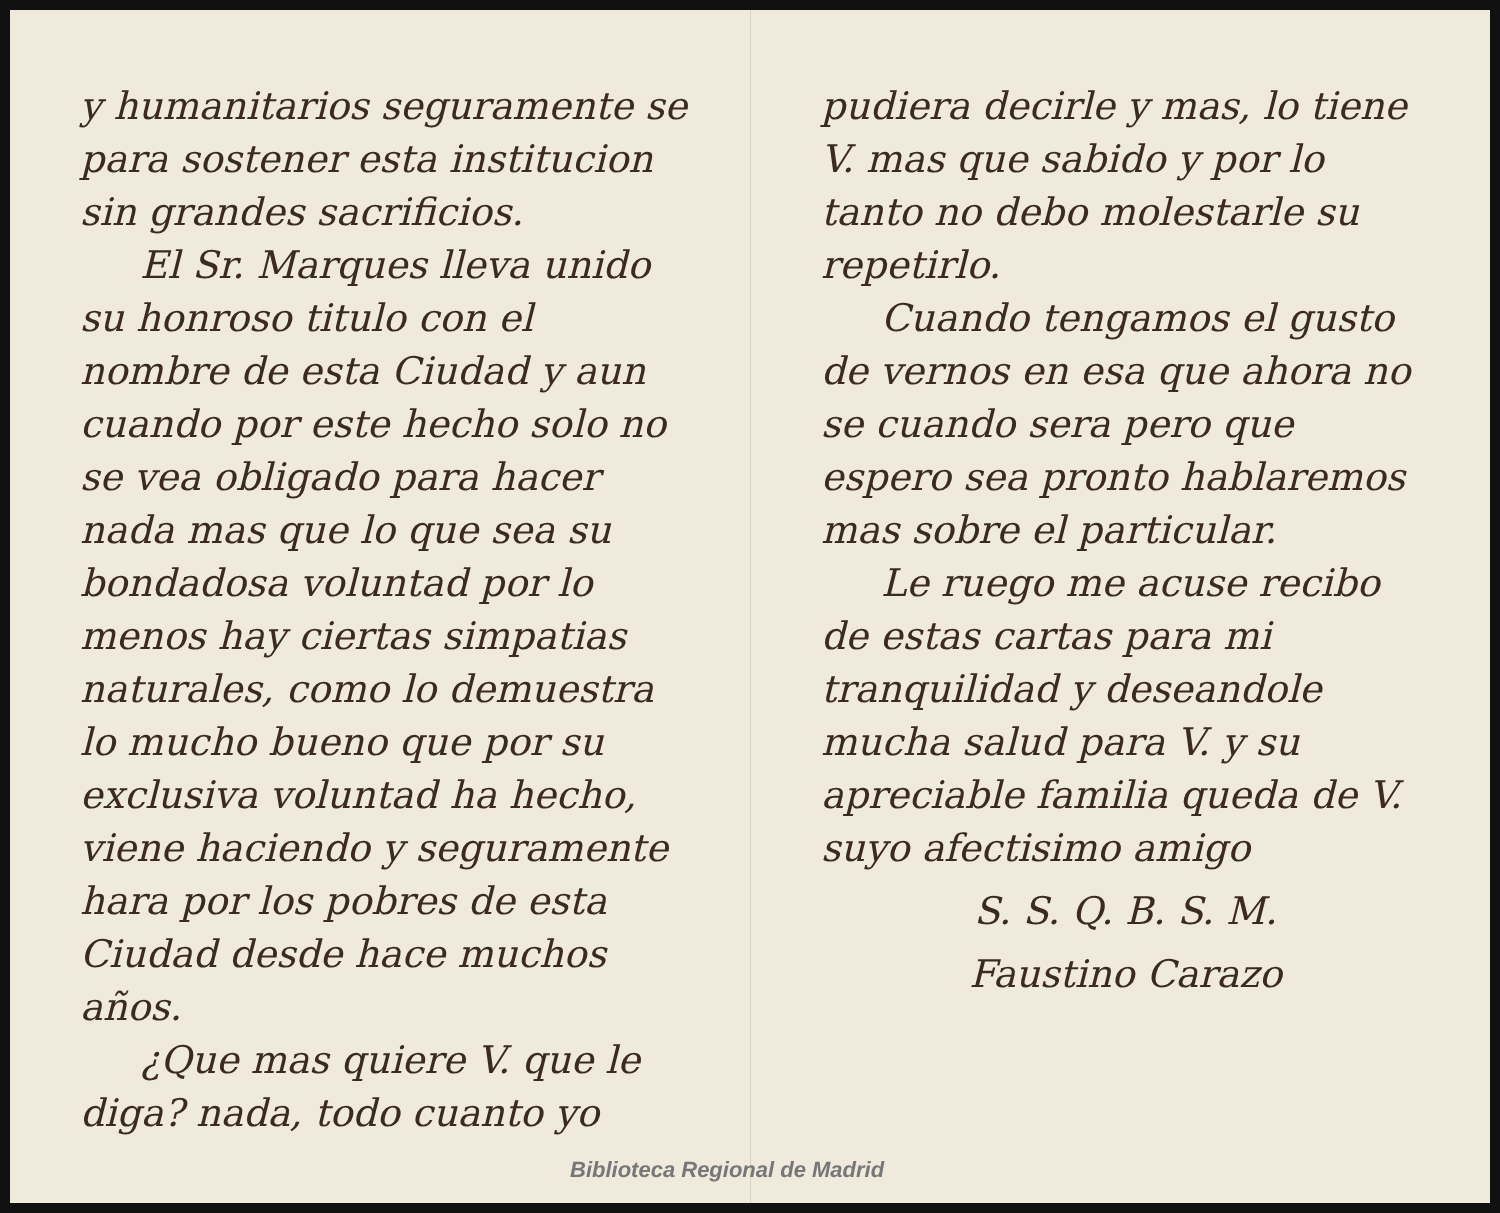y humanitarios seguramente se para sostener esta institucion sin grandes sacrificios.
El Sr. Marques lleva unido su honroso titulo con el nombre de esta Ciudad y aun cuando por este hecho solo no se vea obligado para hacer nada mas que lo que sea su bondadosa voluntad por lo menos hay ciertas simpatias naturales, como lo demuestra lo mucho bueno que por su exclusiva voluntad ha hecho, viene haciendo y seguramente hara por los pobres de esta Ciudad desde hace muchos años.
¿Que mas quiere V. que le diga? nada, todo cuanto yo
pudiera decirle y mas, lo tiene V. mas que sabido y por lo tanto no debo molestarle su repetirlo.
Cuando tengamos el gusto de vernos en esa que ahora no se cuando sera pero que espero sea pronto hablaremos mas sobre el particular.
Le ruego me acuse recibo de estas cartas para mi tranquilidad y deseandole mucha salud para V. y su apreciable familia queda de V. suyo afectisimo amigo
S. S. Q. B. S. M.
Faustino Carazo
Biblioteca Regional de Madrid